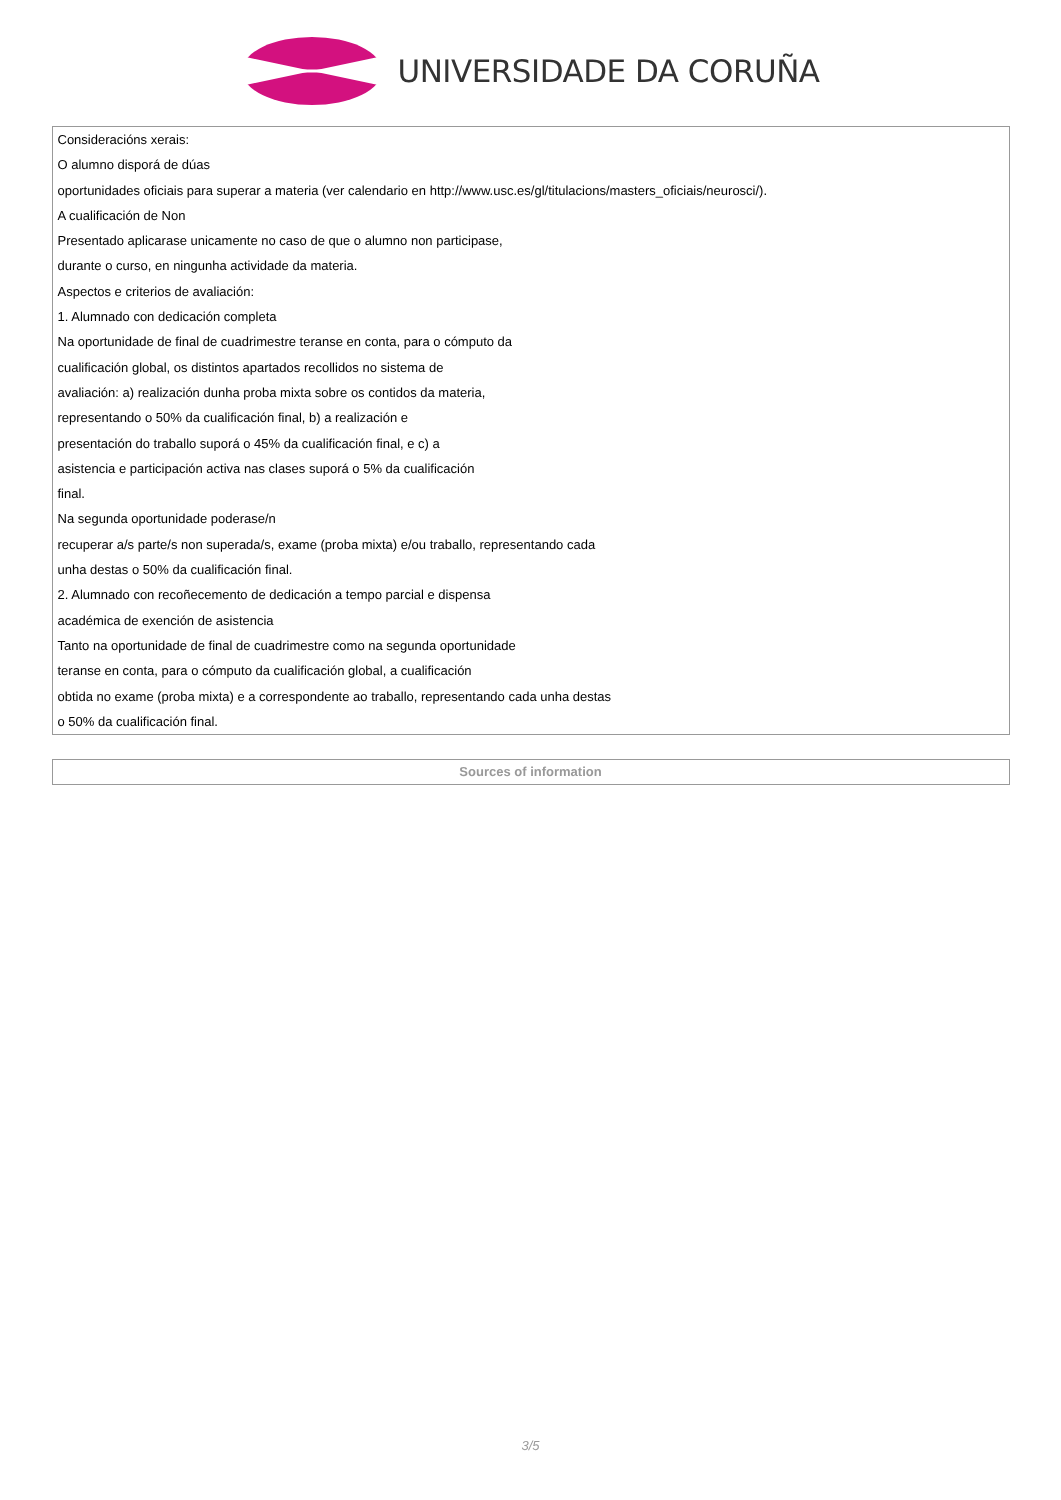UNIVERSIDADE DA CORUÑA
| Consideracións xerais: O alumno disporá de dúas oportunidades oficiais para superar a materia (ver calendario en http://www.usc.es/gl/titulacions/masters_oficiais/neurosci/). A cualificación de Non Presentado aplicarase unicamente no caso de que o alumno non participase, durante o curso, en ningunha actividade da materia. Aspectos e criterios de avaliación: 1. Alumnado con dedicación completa Na oportunidade de final de cuadrimestre teranse en conta, para o cómputo da cualificación global, os distintos apartados recollidos no sistema de avaliación: a) realización dunha proba mixta sobre os contidos da materia, representando o 50% da cualificación final, b) a realización e presentación do traballo suporá o 45% da cualificación final, e c) a asistencia e participación activa nas clases suporá o 5% da cualificación final. Na segunda oportunidade poderase/n recuperar a/s parte/s non superada/s, exame (proba mixta) e/ou traballo, representando cada unha destas o 50% da cualificación final. 2. Alumnado con recoñecemento de dedicación a tempo parcial e dispensa académica de exención de asistencia Tanto na oportunidade de final de cuadrimestre como na segunda oportunidade teranse en conta, para o cómputo da cualificación global, a cualificación obtida no exame (proba mixta) e a correspondente ao traballo, representando cada unha destas o 50% da cualificación final. |
| Sources of information |
3/5